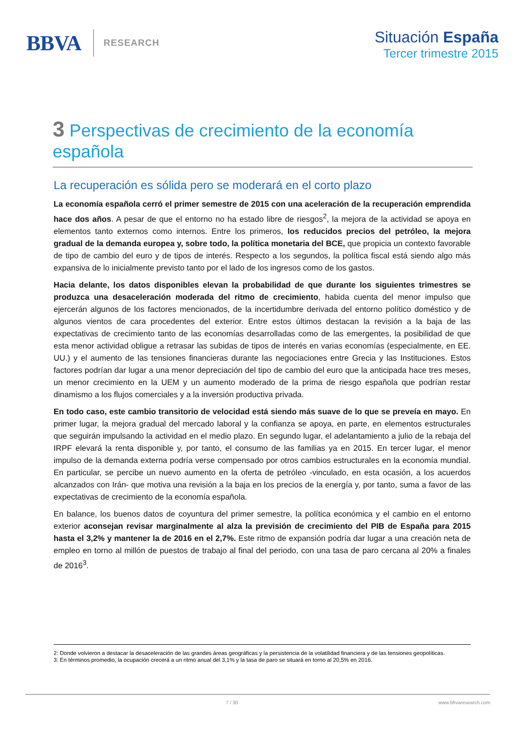BBVA
RESEARCH
Situación España
Tercer trimestre 2015
3 Perspectivas de crecimiento de la economía española
La recuperación es sólida pero se moderará en el corto plazo
La economía española cerró el primer semestre de 2015 con una aceleración de la recuperación emprendida hace dos años. A pesar de que el entorno no ha estado libre de riesgos<sup>2</sup>, la mejora de la actividad se apoya en elementos tanto externos como internos. Entre los primeros, los reducidos precios del petróleo, la mejora gradual de la demanda europea y, sobre todo, la política monetaria del BCE, que propicia un contexto favorable de tipo de cambio del euro y de tipos de interés. Respecto a los segundos, la política fiscal está siendo algo más expansiva de lo inicialmente previsto tanto por el lado de los ingresos como de los gastos.
Hacia delante, los datos disponibles elevan la probabilidad de que durante los siguientes trimestres se produzca una desaceleración moderada del ritmo de crecimiento, habida cuenta del menor impulso que ejercerán algunos de los factores mencionados, de la incertidumbre derivada del entorno político doméstico y de algunos vientos de cara procedentes del exterior. Entre estos últimos destacan la revisión a la baja de las expectativas de crecimiento tanto de las economías desarrolladas como de las emergentes, la posibilidad de que esta menor actividad obligue a retrasar las subidas de tipos de interés en varias economías (especialmente, en EE. UU.) y el aumento de las tensiones financieras durante las negociaciones entre Grecia y las Instituciones. Estos factores podrían dar lugar a una menor depreciación del tipo de cambio del euro que la anticipada hace tres meses, un menor crecimiento en la UEM y un aumento moderado de la prima de riesgo española que podrían restar dinamismo a los flujos comerciales y a la inversión productiva privada.
En todo caso, este cambio transitorio de velocidad está siendo más suave de lo que se preveía en mayo. En primer lugar, la mejora gradual del mercado laboral y la confianza se apoya, en parte, en elementos estructurales que seguirán impulsando la actividad en el medio plazo. En segundo lugar, el adelantamiento a julio de la rebaja del IRPF elevará la renta disponible y, por tanto, el consumo de las familias ya en 2015. En tercer lugar, el menor impulso de la demanda externa podría verse compensado por otros cambios estructurales en la economía mundial. En particular, se percibe un nuevo aumento en la oferta de petróleo -vinculado, en esta ocasión, a los acuerdos alcanzados con Irán- que motiva una revisión a la baja en los precios de la energía y, por tanto, suma a favor de las expectativas de crecimiento de la economía española.
En balance, los buenos datos de coyuntura del primer semestre, la política económica y el cambio en el entorno exterior aconsejan revisar marginalmente al alza la previsión de crecimiento del PIB de España para 2015 hasta el 3,2% y mantener la de 2016 en el 2,7%. Este ritmo de expansión podría dar lugar a una creación neta de empleo en torno al millón de puestos de trabajo al final del periodo, con una tasa de paro cercana al 20% a finales de 2016<sup>3</sup>.
2: Donde volvieron a destacar la desaceleración de las grandes áreas geográficas y la persistencia de la volatilidad financiera y de las tensiones geopolíticas.
3: En términos promedio, la ocupación crecerá a un ritmo anual del 3,1% y la tasa de paro se situará en torno al 20,5% en 2016.
7 / 30 www.bbvaresearch.com